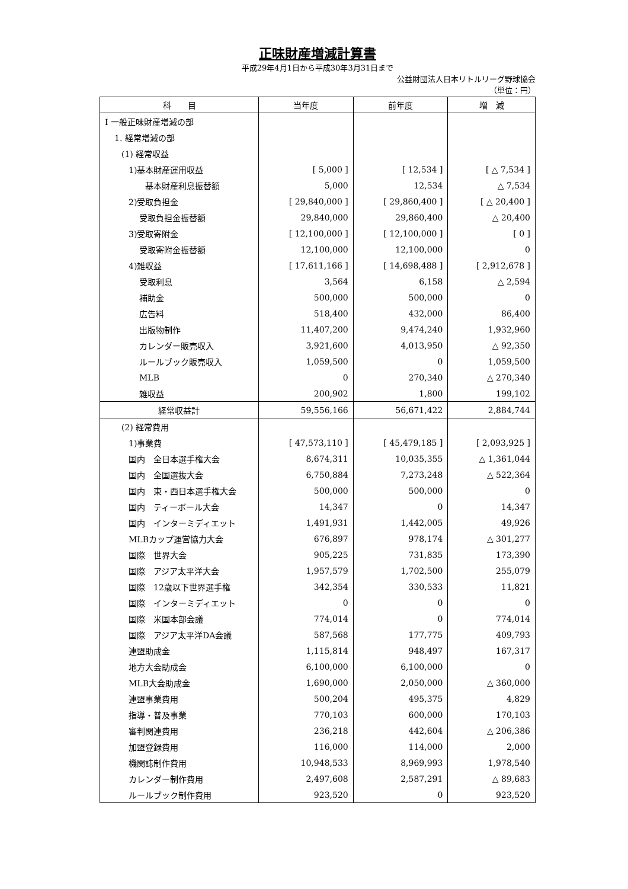正味財産増減計算書
平成29年4月1日から平成30年3月31日まで
公益財団法人日本リトルリーグ野球協会
（単位：円）
| 科 目 | 当年度 | 前年度 | 増 減 |
| --- | --- | --- | --- |
| Ⅰ 一般正味財産増減の部 | | | |
| 1. 経常増減の部 | | | |
| (1) 経常収益 | | | |
| 1)基本財産運用収益 | [ 5,000 ] | [ 12,534 ] | [ △ 7,534 ] |
| 基本財産利息振替額 | 5,000 | 12,534 | △ 7,534 |
| 2)受取負担金 | [ 29,840,000 ] | [ 29,860,400 ] | [ △ 20,400 ] |
| 受取負担金振替額 | 29,840,000 | 29,860,400 | △ 20,400 |
| 3)受取寄附金 | [ 12,100,000 ] | [ 12,100,000 ] | [ 0 ] |
| 受取寄附金振替額 | 12,100,000 | 12,100,000 | 0 |
| 4)雑収益 | [ 17,611,166 ] | [ 14,698,488 ] | [ 2,912,678 ] |
| 受取利息 | 3,564 | 6,158 | △ 2,594 |
| 補助金 | 500,000 | 500,000 | 0 |
| 広告料 | 518,400 | 432,000 | 86,400 |
| 出版物制作 | 11,407,200 | 9,474,240 | 1,932,960 |
| カレンダー販売収入 | 3,921,600 | 4,013,950 | △ 92,350 |
| ルールブック販売収入 | 1,059,500 | 0 | 1,059,500 |
| MLB | 0 | 270,340 | △ 270,340 |
| 雑収益 | 200,902 | 1,800 | 199,102 |
| 経常収益計 | 59,556,166 | 56,671,422 | 2,884,744 |
| (2) 経常費用 | | | |
| 1)事業費 | [ 47,573,110 ] | [ 45,479,185 ] | [ 2,093,925 ] |
| 国内 全日本選手権大会 | 8,674,311 | 10,035,355 | △ 1,361,044 |
| 国内 全国選抜大会 | 6,750,884 | 7,273,248 | △ 522,364 |
| 国内 東・西日本選手権大会 | 500,000 | 500,000 | 0 |
| 国内 ティーボール大会 | 14,347 | 0 | 14,347 |
| 国内 インターミディエット | 1,491,931 | 1,442,005 | 49,926 |
| MLBカップ運営協力大会 | 676,897 | 978,174 | △ 301,277 |
| 国際 世界大会 | 905,225 | 731,835 | 173,390 |
| 国際 アジア太平洋大会 | 1,957,579 | 1,702,500 | 255,079 |
| 国際 12歳以下世界選手権 | 342,354 | 330,533 | 11,821 |
| 国際 インターミディエット | 0 | 0 | 0 |
| 国際 米国本部会議 | 774,014 | 0 | 774,014 |
| 国際 アジア太平洋DA会議 | 587,568 | 177,775 | 409,793 |
| 連盟助成金 | 1,115,814 | 948,497 | 167,317 |
| 地方大会助成会 | 6,100,000 | 6,100,000 | 0 |
| MLB大会助成金 | 1,690,000 | 2,050,000 | △ 360,000 |
| 連盟事業費用 | 500,204 | 495,375 | 4,829 |
| 指導・普及事業 | 770,103 | 600,000 | 170,103 |
| 審判関連費用 | 236,218 | 442,604 | △ 206,386 |
| 加盟登録費用 | 116,000 | 114,000 | 2,000 |
| 機関誌制作費用 | 10,948,533 | 8,969,993 | 1,978,540 |
| カレンダー制作費用 | 2,497,608 | 2,587,291 | △ 89,683 |
| ルールブック制作費用 | 923,520 | 0 | 923,520 |